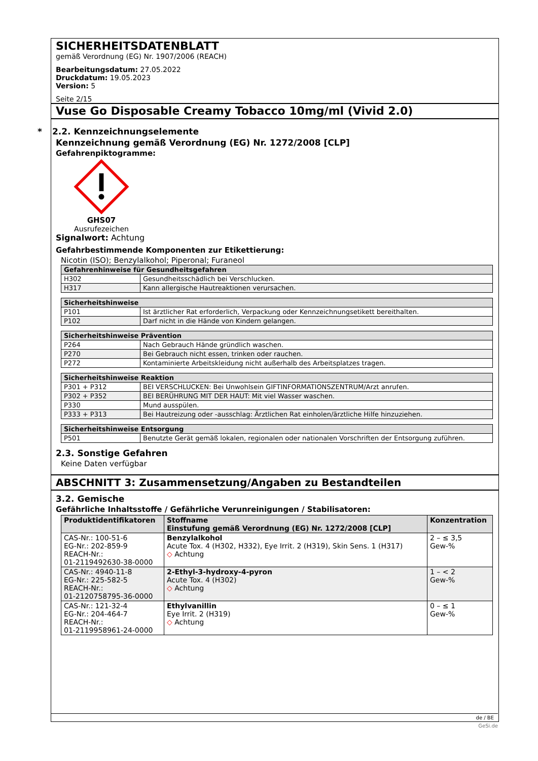SICHERHEITSDATENBLATT
gemäß Verordnung (EG) Nr. 1907/2006 (REACH)
Bearbeitungsdatum: 27.05.2022
Druckdatum: 19.05.2023
Version: 5
Seite 2/15
Vuse Go Disposable Creamy Tobacco 10mg/ml (Vivid 2.0)
* 2.2. Kennzeichnungselemente
Kennzeichnung gemäß Verordnung (EG) Nr. 1272/2008 [CLP]
Gefahrenpiktogramme:
GHS07
Ausrufezeichen
Signalwort: Achtung
Gefahrbestimmende Komponenten zur Etikettierung:
Nicotin (ISO); Benzylalkohol; Piperonal; Furaneol
| Gefahrenhinweise für Gesundheitsgefahren | |
| --- | --- |
| H302 | Gesundheitsschädlich bei Verschlucken. |
| H317 | Kann allergische Hautreaktionen verursachen. |
| Sicherheitshinweise | |
| --- | --- |
| P101 | Ist ärztlicher Rat erforderlich, Verpackung oder Kennzeichnungsetikett bereithalten. |
| P102 | Darf nicht in die Hände von Kindern gelangen. |
| Sicherheitshinweise Prävention | |
| --- | --- |
| P264 | Nach Gebrauch Hände gründlich waschen. |
| P270 | Bei Gebrauch nicht essen, trinken oder rauchen. |
| P272 | Kontaminierte Arbeitskleidung nicht außerhalb des Arbeitsplatzes tragen. |
| Sicherheitshinweise Reaktion | |
| --- | --- |
| P301 + P312 | BEI VERSCHLUCKEN: Bei Unwohlsein GIFTINFORMATIONSZENTRUM/Arzt anrufen. |
| P302 + P352 | BEI BERÜHRUNG MIT DER HAUT: Mit viel Wasser waschen. |
| P330 | Mund ausspülen. |
| P333 + P313 | Bei Hautreizung oder -ausschlag: Ärztlichen Rat einholen/ärztliche Hilfe hinzuziehen. |
| Sicherheitshinweise Entsorgung | |
| --- | --- |
| P501 | Benutzte Gerät gemäß lokalen, regionalen oder nationalen Vorschriften der Entsorgung zuführen. |
2.3. Sonstige Gefahren
Keine Daten verfügbar
ABSCHNITT 3: Zusammensetzung/Angaben zu Bestandteilen
3.2. Gemische
Gefährliche Inhaltsstoffe / Gefährliche Verunreinigungen / Stabilisatoren:
| Produktidentifikatoren | Stoffname Einstufung gemäß Verordnung (EG) Nr. 1272/2008 [CLP] | Konzentration |
| --- | --- | --- |
| CAS-Nr.: 100-51-6 EG-Nr.: 202-859-9 REACH-Nr.: 01-2119492630-38-0000 | Benzylalkohol Acute Tox. 4 (H302, H332), Eye Irrit. 2 (H319), Skin Sens. 1 (H317) ◇ Achtung | 2 – ≤ 3,5 Gew-% |
| CAS-Nr.: 4940-11-8 EG-Nr.: 225-582-5 REACH-Nr.: 01-2120758795-36-0000 | 2-Ethyl-3-hydroxy-4-pyron Acute Tox. 4 (H302) ◇ Achtung | 1 – < 2 Gew-% |
| CAS-Nr.: 121-32-4 EG-Nr.: 204-464-7 REACH-Nr.: 01-2119958961-24-0000 | Ethylvanillin Eye Irrit. 2 (H319) ◇ Achtung | 0 – ≤ 1 Gew-% |
de / BE
GeSi.de